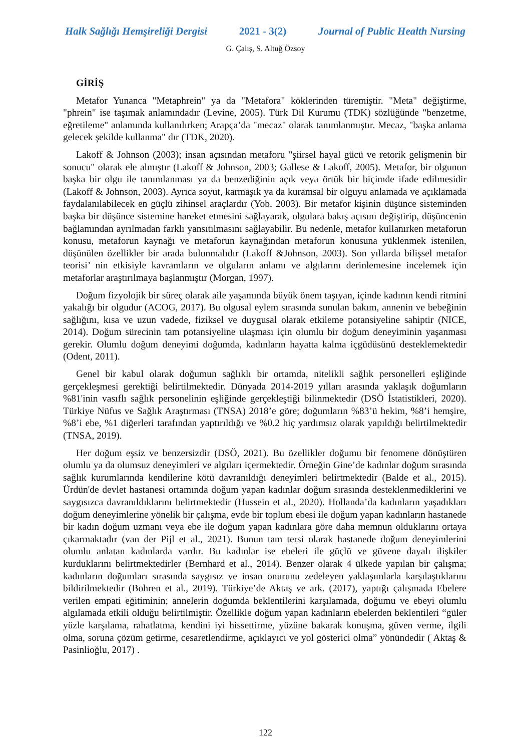Halk Sağlığı Hemşireliği Dergisi 2021 - 3(2) Journal of Public Health Nursing
G. Çalış, S. Altuğ Özsoy
GİRİŞ
Metafor Yunanca "Metaphrein" ya da "Metafora" köklerinden türemiştir. "Meta" değiştirme, "phrein" ise taşımak anlamındadır (Levine, 2005). Türk Dil Kurumu (TDK) sözlüğünde "benzetme, eğretileme" anlamında kullanılırken; Arapça’da "mecaz" olarak tanımlanmıştır. Mecaz, "başka anlama gelecek şekilde kullanma" dır (TDK, 2020).
Lakoff & Johnson (2003); insan açısından metaforu "şiirsel hayal gücü ve retorik gelişmenin bir sonucu" olarak ele almıştır (Lakoff & Johnson, 2003; Gallese & Lakoff, 2005). Metafor, bir olgunun başka bir olgu ile tanımlanması ya da benzediğinin açık veya örtük bir biçimde ifade edilmesidir (Lakoff & Johnson, 2003). Ayrıca soyut, karmaşık ya da kuramsal bir olguyu anlamada ve açıklamada faydalanılabilecek en güçlü zihinsel araçlardır (Yob, 2003). Bir metafor kişinin düşünce sisteminden başka bir düşünce sistemine hareket etmesini sağlayarak, olgulara bakış açısını değiştirip, düşüncenin bağlamından ayrılmadan farklı yansıtılmasını sağlayabilir. Bu nedenle, metafor kullanırken metaforun konusu, metaforun kaynağı ve metaforun kaynağından metaforun konusuna yüklenmek istenilen, düşünülen özellikler bir arada bulunmalıdır (Lakoff &Johnson, 2003). Son yıllarda bilişsel metafor teorisi’ nin etkisiyle kavramların ve olguların anlamı ve algılarını derinlemesine incelemek için metaforlar araştırılmaya başlanmıştır (Morgan, 1997).
Doğum fizyolojik bir süreç olarak aile yaşamında büyük önem taşıyan, içinde kadının kendi ritmini yakalığı bir olgudur (ACOG, 2017). Bu olgusal eylem sırasında sunulan bakım, annenin ve bebeğinin sağlığını, kısa ve uzun vadede, fiziksel ve duygusal olarak etkileme potansiyeline sahiptir (NICE, 2014). Doğum sürecinin tam potansiyeline ulaşması için olumlu bir doğum deneyiminin yaşanması gerekir. Olumlu doğum deneyimi doğumda, kadınların hayatta kalma içgüdüsünü desteklemektedir (Odent, 2011).
Genel bir kabul olarak doğumun sağlıklı bir ortamda, nitelikli sağlık personelleri eşliğinde gerçekleşmesi gerektiği belirtilmektedir. Dünyada 2014-2019 yılları arasında yaklaşık doğumların %81'inin vasıflı sağlık personelinin eşliğinde gerçekleştiği bilinmektedir (DSÖ İstatistikleri, 2020). Türkiye Nüfus ve Sağlık Araştırması (TNSA) 2018’e göre; doğumların %83’ü hekim, %8’i hemşire, %8’i ebe, %1 diğerleri tarafından yaptırıldığı ve %0.2 hiç yardımsız olarak yapıldığı belirtilmektedir (TNSA, 2019).
Her doğum eşsiz ve benzersizdir (DSÖ, 2021). Bu özellikler doğumu bir fenomene dönüştüren olumlu ya da olumsuz deneyimleri ve algıları içermektedir. Örneğin Gine’de kadınlar doğum sırasında sağlık kurumlarında kendilerine kötü davranıldığı deneyimleri belirtmektedir (Balde et al., 2015). Ürdün'de devlet hastanesi ortamında doğum yapan kadınlar doğum sırasında desteklenmediklerini ve saygısızca davranıldıklarını belirtmektedir (Hussein et al., 2020). Hollanda’da kadınların yaşadıkları doğum deneyimlerine yönelik bir çalışma, evde bir toplum ebesi ile doğum yapan kadınların hastanede bir kadın doğum uzmanı veya ebe ile doğum yapan kadınlara göre daha memnun olduklarını ortaya çıkarmaktadır (van der Pijl et al., 2021). Bunun tam tersi olarak hastanede doğum deneyimlerini olumlu anlatan kadınlarda vardır. Bu kadınlar ise ebeleri ile güçlü ve güvene dayalı ilişkiler kurduklarını belirtmektedirler (Bernhard et al., 2014). Benzer olarak 4 ülkede yapılan bir çalışma; kadınların doğumları sırasında saygısız ve insan onurunu zedeleyen yaklaşımlarla karşılaştıklarını bildirilmektedir (Bohren et al., 2019). Türkiye’de Aktaş ve ark. (2017), yaptığı çalışmada Ebelere verilen empati eğitiminin; annelerin doğumda beklentilerini karşılamada, doğumu ve ebeyi olumlu algılamada etkili olduğu belirtilmiştir. Özellikle doğum yapan kadınların ebelerden beklentileri “güler yüzle karşılama, rahatlatma, kendini iyi hissettirme, yüzüne bakarak konuşma, güven verme, ilgili olma, soruna çözüm getirme, cesaretlendirme, açıklayıcı ve yol gösterici olma” yönündedir ( Aktaş & Pasinlioğlu, 2017) .
122